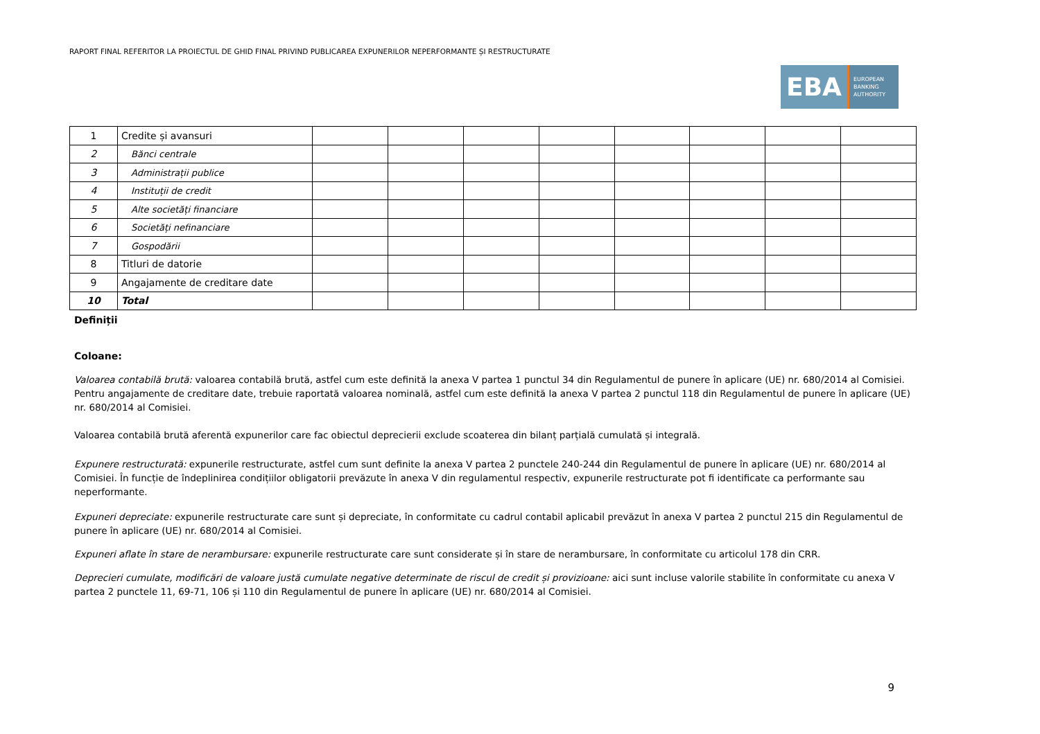RAPORT FINAL REFERITOR LA PROIECTUL DE GHID FINAL PRIVIND PUBLICAREA EXPUNERILOR NEPERFORMANTE ȘI RESTRUCTURATE
EBA
EUROPEAN
BANKING
AUTHORITY
| 1 | Credite și avansuri | | | | | | | | |
| 2 | Bănci centrale | | | | | | | | |
| 3 | Administrații publice | | | | | | | | |
| 4 | Instituții de credit | | | | | | | | |
| 5 | Alte societăți financiare | | | | | | | | |
| 6 | Societăți nefinanciare | | | | | | | | |
| 7 | Gospodării | | | | | | | | |
| 8 | Titluri de datorie | | | | | | | | |
| 9 | Angajamente de creditare date | | | | | | | | |
| 10 | Total | | | | | | | | |
Definiții
Coloane:
Valoarea contabilă brută: valoarea contabilă brută, astfel cum este definită la anexa V partea 1 punctul 34 din Regulamentul de punere în aplicare (UE) nr. 680/2014 al Comisiei. Pentru angajamente de creditare date, trebuie raportată valoarea nominală, astfel cum este definită la anexa V partea 2 punctul 118 din Regulamentul de punere în aplicare (UE) nr. 680/2014 al Comisiei.
Valoarea contabilă brută aferentă expunerilor care fac obiectul deprecierii exclude scoaterea din bilanț parțială cumulată și integrală.
Expunere restructurată: expunerile restructurate, astfel cum sunt definite la anexa V partea 2 punctele 240-244 din Regulamentul de punere în aplicare (UE) nr. 680/2014 al Comisiei. În funcție de îndeplinirea condițiilor obligatorii prevăzute în anexa V din regulamentul respectiv, expunerile restructurate pot fi identificate ca performante sau neperformante.
Expuneri depreciate: expunerile restructurate care sunt și depreciate, în conformitate cu cadrul contabil aplicabil prevăzut în anexa V partea 2 punctul 215 din Regulamentul de punere în aplicare (UE) nr. 680/2014 al Comisiei.
Expuneri aflate în stare de nerambursare: expunerile restructurate care sunt considerate și în stare de nerambursare, în conformitate cu articolul 178 din CRR.
Deprecieri cumulate, modificări de valoare justă cumulate negative determinate de riscul de credit și provizioane: aici sunt incluse valorile stabilite în conformitate cu anexa V partea 2 punctele 11, 69-71, 106 și 110 din Regulamentul de punere în aplicare (UE) nr. 680/2014 al Comisiei.
9